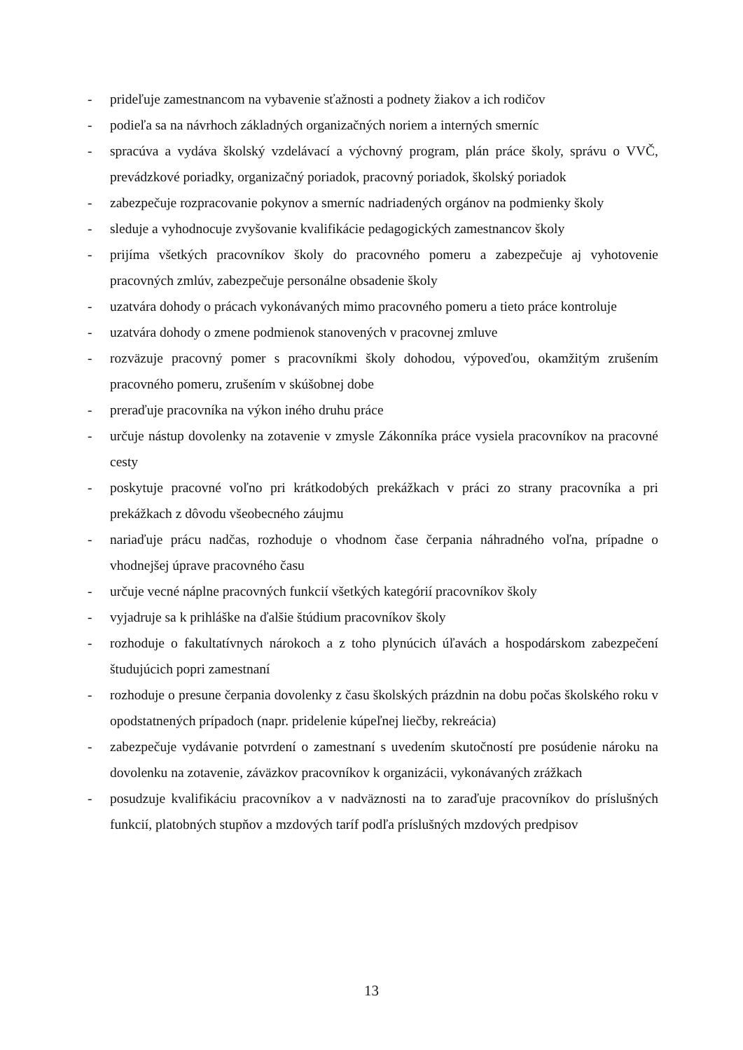- prideľuje zamestnancom na vybavenie sťažnosti a podnety žiakov a ich rodičov
- podieľa sa na návrhoch základných organizačných noriem a interných smerníc
- spracúva a vydáva školský vzdelávací a výchovný program, plán práce školy, správu o VVČ, prevádzkové poriadky, organizačný poriadok, pracovný poriadok, školský poriadok
- zabezpečuje rozpracovanie pokynov a smerníc nadriadených orgánov na podmienky školy
- sleduje a vyhodnocuje zvyšovanie kvalifikácie pedagogických zamestnancov školy
- prijíma všetkých pracovníkov školy do pracovného pomeru a zabezpečuje aj vyhotovenie pracovných zmlúv, zabezpečuje personálne obsadenie školy
- uzatvára dohody o prácach vykonávaných mimo pracovného pomeru a tieto práce kontroluje
- uzatvára dohody o zmene podmienok stanovených v pracovnej zmluve
- rozväzuje pracovný pomer s pracovníkmi školy dohodou, výpoveďou, okamžitým zrušením pracovného pomeru, zrušením v skúšobnej dobe
- preraďuje pracovníka na výkon iného druhu práce
- určuje nástup dovolenky na zotavenie v zmysle Zákonníka práce vysiela pracovníkov na pracovné cesty
- poskytuje pracovné voľno pri krátkodobých prekážkach v práci zo strany pracovníka a pri prekážkach z dôvodu všeobecného záujmu
- nariaďuje prácu nadčas, rozhoduje o vhodnom čase čerpania náhradného voľna, prípadne o vhodnejšej úprave pracovného času
- určuje vecné náplne pracovných funkcií všetkých kategórií pracovníkov školy
- vyjadruje sa k prihláške na ďalšie štúdium pracovníkov školy
- rozhoduje o fakultatívnych nárokoch a z toho plynúcich úľavách a hospodárskom zabezpečení študujúcich popri zamestnaní
- rozhoduje o presune čerpania dovolenky z času školských prázdnin na dobu počas školského roku v opodstatnených prípadoch (napr. pridelenie kúpeľnej liečby, rekreácia)
- zabezpečuje vydávanie potvrdení o zamestnaní s uvedením skutočností pre posúdenie nároku na dovolenku na zotavenie, záväzkov pracovníkov k organizácii, vykonávaných zrážkach
- posudzuje kvalifikáciu pracovníkov a v nadväznosti na to zaraďuje pracovníkov do príslušných funkcií, platobných stupňov a mzdových taríf podľa príslušných mzdových predpisov
13